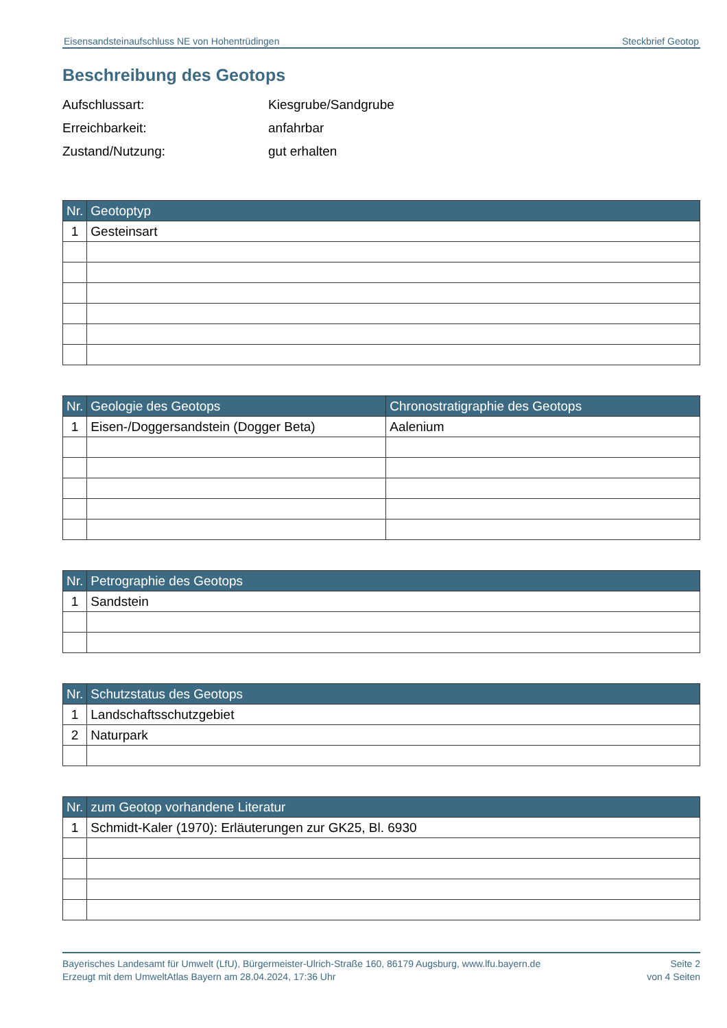Eisensandsteinaufschluss NE von Hohentrüdingen Steckbrief Geotop
Beschreibung des Geotops
Aufschlussart: Kiesgrube/Sandgrube
Erreichbarkeit: anfahrbar
Zustand/Nutzung: gut erhalten
| Nr. | Geotoptyp |
| --- | --- |
| 1 | Gesteinsart |
| Nr. | Geologie des Geotops | Chronostratigraphie des Geotops |
| --- | --- | --- |
| 1 | Eisen-/Doggersandstein (Dogger Beta) | Aalenium |
| Nr. | Petrographie des Geotops |
| --- | --- |
| 1 | Sandstein |
| Nr. | Schutzstatus des Geotops |
| --- | --- |
| 1 | Landschaftsschutzgebiet |
| 2 | Naturpark |
| Nr. | zum Geotop vorhandene Literatur |
| --- | --- |
| 1 | Schmidt-Kaler (1970): Erläuterungen zur GK25, Bl. 6930 |
Bayerisches Landesamt für Umwelt (LfU), Bürgermeister-Ulrich-Straße 160, 86179 Augsburg, www.lfu.bayern.de
Erzeugt mit dem UmweltAtlas Bayern am 28.04.2024, 17:36 Uhr
Seite 2
von 4 Seiten